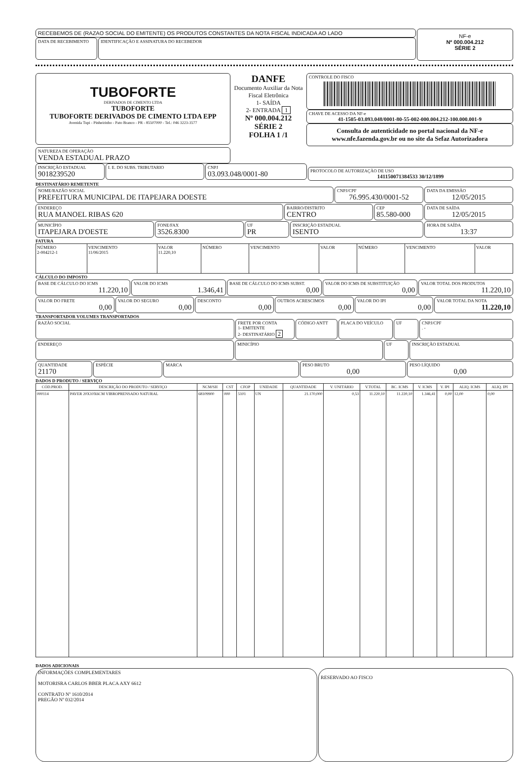RECEBEMOS DE (RAZAO SOCIAL DO EMITENTE) OS PRODUTOS CONSTANTES DA NOTA FISCAL INDICADA AO LADO
DATA DE RECEBIMENTO
IDENTIFICAÇÃO E ASSINATURA DO RECEBEDOR
NF-e
Nº 000.004.212
SÉRIE 2
TUBOFORTE
DERIVADOS DE CIMENTO LTDA
TUBOFORTE
TUBOFORTE DERIVADOS DE CIMENTO LTDA EPP
Avenida Tupi - Pinheirinho - Pato Branco - PR - 85507000 - Tel.: 046 3223-3577
DANFE
Documento Auxiliar da Nota Fiscal Eletrônica
1- SAÍDA
2- ENTRADA 1
Nº 000.004.212
SÉRIE 2
FOLHA 1 /1
CONTROLE DO FISCO
CHAVE DE ACESSO DA NF-e
41-1505-03.093.048/0001-80-55-002-000.004.212-100.000.001-9
Consulta de autenticidade no portal nacional da NF-e www.nfe.fazenda.gov.br ou no site da Sefaz Autorizadora
NATUREZA DE OPERAÇÃO
VENDA ESTADUAL PRAZO
INSCRIÇÃO ESTADUAL
9018239520
I. E. DO SUBS. TRIBUTARIO CNPJ
03.093.048/0001-80
PROTOCOLO DE AUTORIZAÇÃO DE USO
141150071384533 30/12/1899
DESTINATÁRIO REMETENTE
NOME/RAZÃO SOCIAL
PREFEITURA MUNICIPAL DE ITAPEJARA DOESTE
CNPJ/CPF
76.995.430/0001-52
DATA DA EMISSÃO
12/05/2015
ENDEREÇO
RUA MANOEL RIBAS 620
BAIRRO/DISTRITO
CENTRO
CEP
85.580-000
DATA DE SAÍDA
12/05/2015
MUNICÍPIO
ITAPEJARA D'OESTE
FONE/FAX
3526.8300
UF
PR
INSCRIÇÃO ESTADUAL
ISENTO
HORA DE SAÍDA
13:37
FATURA
| NÚMERO 2-004212-1 | VENCIMENTO 11/06/2015 | VALOR 11.220,10 | NÚMERO | VENCIMENTO | VALOR | NÚMERO | VENCIMENTO | VALOR |
CÁLCULO DO IMPOSTO
BASE DE CÁLCULO DO ICMS
11.220,10
VALOR DO ICMS
1.346,41
BASE DE CÁLCULO DO ICMS SUBST.
0,00
VALOR DO ICMS DE SUBSTITUIÇÃO
0,00
VALOR TOTAL DOS PRODUTOS
11.220,10
VALOR DO FRETE
0,00
VALOR DO SEGURO
0,00
DESCONTO
0,00
OUTROS ACRESCIMOS
0,00
VALOR DO IPI
0,00
VALOR TOTAL DA NOTA
11.220,10
TRANSPORTADOR VOLUMES TRANSPORTADOS
RAZÃO SOCIAL FRETE POR CONTA
1- EMITENTE
2- DESTINATÁRIO 2
CÓDIGO ANTT PLACA DO VEÍCULO UF CNPJ/CPF
. -
ENDEREÇO
MINICÍPIO UF INSCRIÇÃO ESTADUAL
QUANTIDADE
21170
ESPÉCIE MARCA PESO BRUTO
0,00
PESO LÍQUIDO
0,00
DADOS D PRODUTO / SERVIÇO
| CÓD.PROD. | DESCRIÇÃO DO PRODUTO / SERVIÇO | NCM/SH | CST | CFOP | UNIDADE | QUANTIDADE | V. UNITÁRIO | V.TOTAL | BC. ICMS | V. ICMS | V. IPI | ALIQ. ICMS | ALIQ. IPI |
| --- | --- | --- | --- | --- | --- | --- | --- | --- | --- | --- | --- | --- | --- |
| 000114 | PAVER 20X10X6CM VIBROPRENSADO NATURAL | 68109900 | 000 | 5101 | UN | 21.170,000 | 0,53 | 11.220,10 | 11.220,10 | 1.346,41 | 0,00 | 12,00 | 0,00 |
DADOS ADICIONAIS
INFORMAÇÕES COMPLEMENTARES
MOTORISRA CARLOS BBER PLACA AXY 6612
CONTRATO Nº 1610/2014
PREGÃO Nº 032/2014
RESERVADO AO FISCO